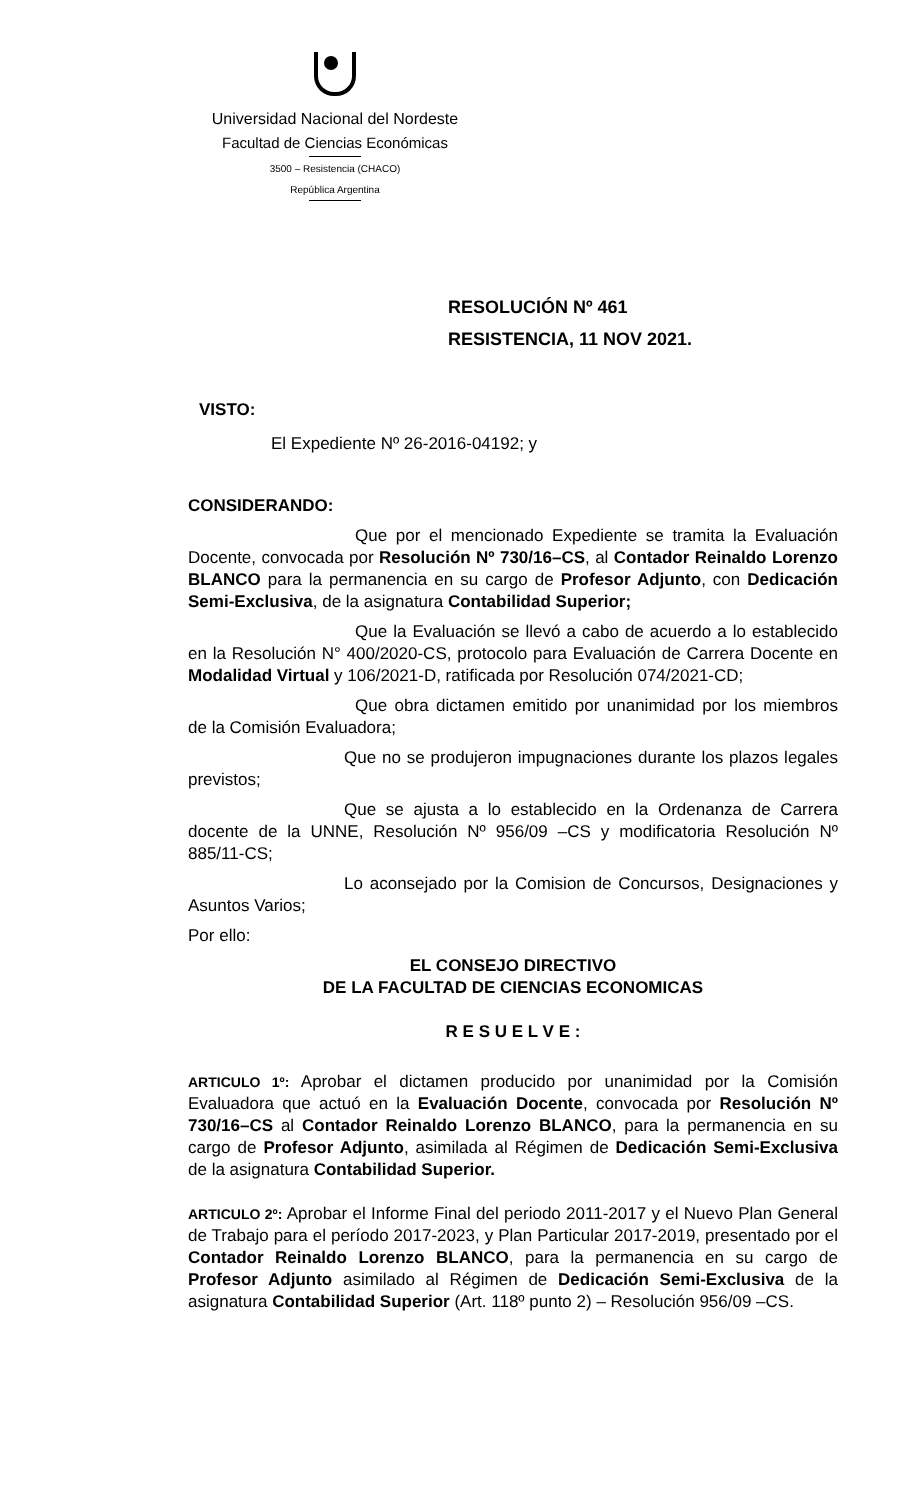Universidad Nacional del Nordeste
Facultad de Ciencias Económicas
3500 – Resistencia (CHACO)
República Argentina
RESOLUCIÓN Nº 461
RESISTENCIA, 11 NOV 2021.
VISTO:
El Expediente Nº 26-2016-04192; y
CONSIDERANDO:
Que por el mencionado Expediente se tramita la Evaluación Docente, convocada por Resolución Nº 730/16–CS, al Contador Reinaldo Lorenzo BLANCO para la permanencia en su cargo de Profesor Adjunto, con Dedicación Semi-Exclusiva, de la asignatura Contabilidad Superior;
Que la Evaluación se llevó a cabo de acuerdo a lo establecido en la Resolución N° 400/2020-CS, protocolo para Evaluación de Carrera Docente en Modalidad Virtual y 106/2021-D, ratificada por Resolución 074/2021-CD;
Que obra dictamen emitido por unanimidad por los miembros de la Comisión Evaluadora;
Que no se produjeron impugnaciones durante los plazos legales previstos;
Que se ajusta a lo establecido en la Ordenanza de Carrera docente de la UNNE, Resolución Nº 956/09 –CS y modificatoria Resolución Nº 885/11-CS;
Lo aconsejado por la Comision de Concursos, Designaciones y Asuntos Varios;
Por ello:
EL CONSEJO DIRECTIVO
DE LA FACULTAD DE CIENCIAS ECONOMICAS
R E S U E L V E :
ARTICULO 1º: Aprobar el dictamen producido por unanimidad por la Comisión Evaluadora que actuó en la Evaluación Docente, convocada por Resolución Nº 730/16–CS al Contador Reinaldo Lorenzo BLANCO, para la permanencia en su cargo de Profesor Adjunto, asimilada al Régimen de Dedicación Semi-Exclusiva de la asignatura Contabilidad Superior.
ARTICULO 2º: Aprobar el Informe Final del periodo 2011-2017 y el Nuevo Plan General de Trabajo para el período 2017-2023, y Plan Particular 2017-2019, presentado por el Contador Reinaldo Lorenzo BLANCO, para la permanencia en su cargo de Profesor Adjunto asimilado al Régimen de Dedicación Semi-Exclusiva de la asignatura Contabilidad Superior (Art. 118º punto 2) – Resolución 956/09 –CS.